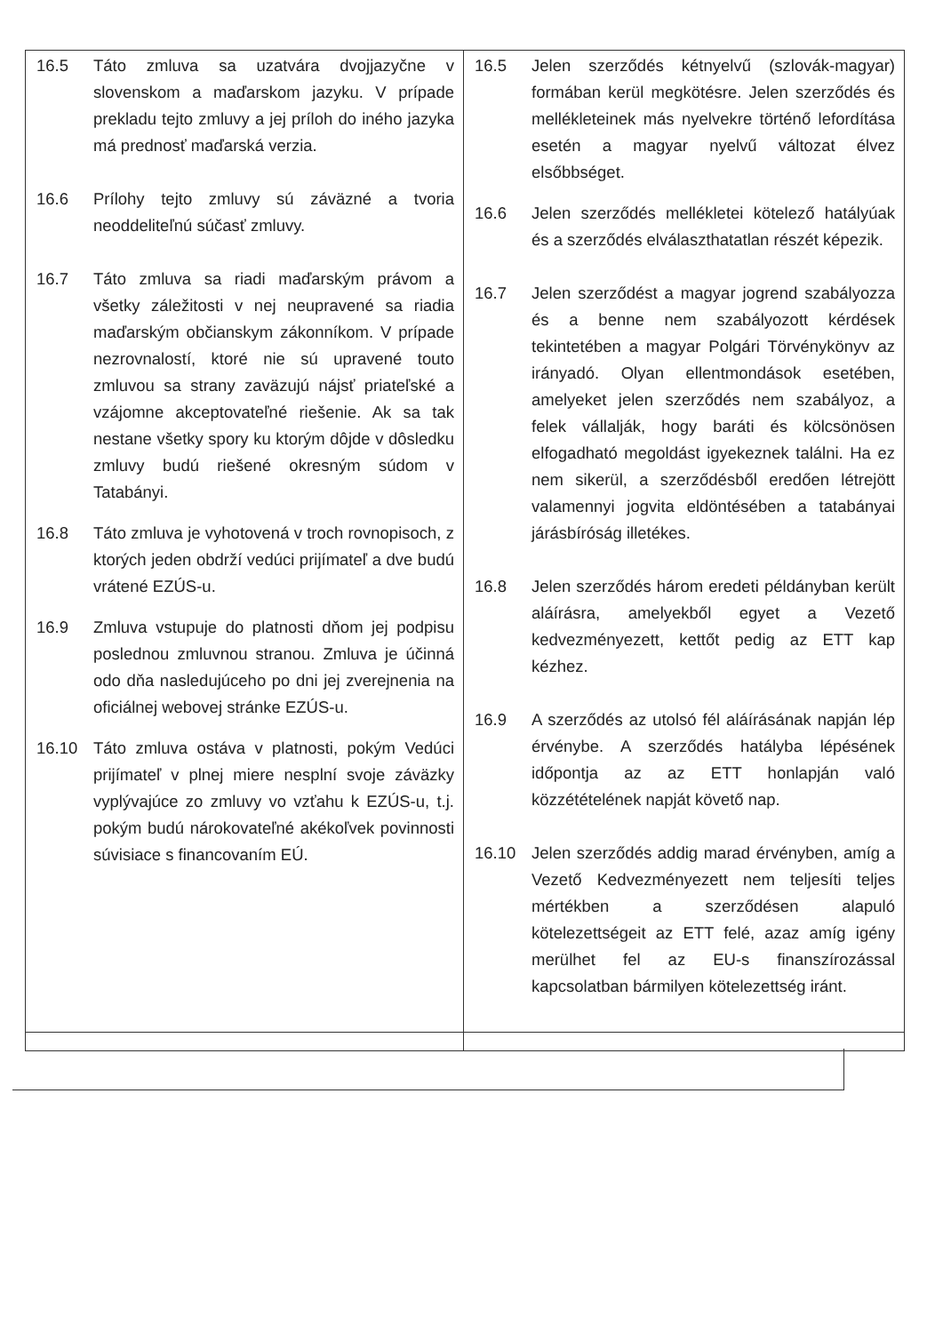| 16.5 Táto zmluva sa uzatvára dvojjazyčne v slovenskom a maďarskom jazyku. V prípade prekladu tejto zmluvy a jej príloh do iného jazyka má prednosť maďarská verzia. 16.6 Prílohy tejto zmluvy sú záväzné a tvoria neoddeliteľnú súčasť zmluvy. 16.7 Táto zmluva sa riadi maďarským právom a všetky záležitosti v nej neupravené sa riadia maďarským občianskym zákonníkom. V prípade nezrovnalostí, ktoré nie sú upravené touto zmluvou sa strany zaväzujú nájsť priateľské a vzájomne akceptovateľné riešenie. Ak sa tak nestane všetky spory ku ktorým dôjde v dôsledku zmluvy budú riešené okresným súdom v Tatabányi. 16.8 Táto zmluva je vyhotovená v troch rovnopisoch, z ktorých jeden obdrží vedúci prijímateľ a dve budú vrátené EZÚS-u. 16.9 Zmluva vstupuje do platnosti dňom jej podpisu poslednou zmluvnou stranou. Zmluva je účinná odo dňa nasledujúceho po dni jej zverejnenia na oficiálnej webovej stránke EZÚS-u. 16.10 Táto zmluva ostáva v platnosti, pokým Vedúci prijímateľ v plnej miere nesplní svoje záväzky vyplývajúce zo zmluvy vo vzťahu k EZÚS-u, t.j. pokým budú nárokovateľné akékoľvek povinnosti súvisiace s financovaním EÚ. | 16.5 Jelen szerződés kétnyelvű (szlovák-magyar) formában kerül megkötésre. Jelen szerződés és mellékleteinek más nyelvekre történő lefordítása esetén a magyar nyelvű változat élvez elsőbbséget. 16.6 Jelen szerződés mellékletei kötelező hatályúak és a szerződés elválaszthatatlan részét képezik. 16.7 Jelen szerződést a magyar jogrend szabályozza és a benne nem szabályozott kérdések tekintetében a magyar Polgári Törvénykönyv az irányadó. Olyan ellentmondások esetében, amelyeket jelen szerződés nem szabályoz, a felek vállalják, hogy baráti és kölcsönösen elfogadható megoldást igyekeznek találni. Ha ez nem sikerül, a szerződésből eredően létrejött valamennyi jogvita eldöntésében a tatabányai járásbíróság illetékes. 16.8 Jelen szerződés három eredeti példányban került aláírásra, amelyekből egyet a Vezető kedvezményezett, kettőt pedig az ETT kap kézhez. 16.9 A szerződés az utolsó fél aláírásának napján lép érvénybe. A szerződés hatályba lépésének időpontja az az ETT honlapján való közzétételének napját követő nap. 16.10 Jelen szerződés addig marad érvényben, amíg a Vezető Kedvezményezett nem teljesíti teljes mértékben a szerződésen alapuló kötelezettségeit az ETT felé, azaz amíg igény merülhet fel az EU-s finanszírozással kapcsolatban bármilyen kötelezettség iránt. |